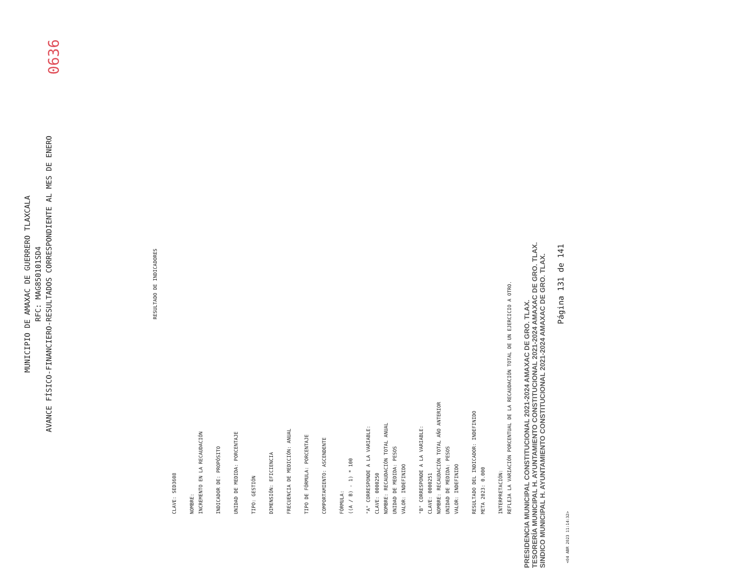MUNICIPIO DE AMAXAC DE GUERRERO TLAXCALA
RFC: MAG850101SD4
AVANCE FÍSICO-FINANCIERO-RESULTADOS CORRESPONDIENTE AL MES DE ENERO
0636
RESULTADO DE INDICADORES
CLAVE: SED3608
NOMBRE:
INCREMENTO EN LA RECAUDACIÓN
INDICADOR DE: PROPÓSITO
UNIDAD DE MEDIDA: PORCENTAJE
TIPO: GESTIÓN
DIMENSIÓN: EFICIENCIA
FRECUENCIA DE MEDICIÓN: ANUAL
TIPO DE FÓRMULA: PORCENTAJE
COMPORTAMIENTO: ASCENDENTE
FÓRMULA:
((A / B) - 1) * 100
"A" CORRESPONDE A LA VARIABLE:
CLAVE: 0000250
NOMBRE: RECAUDACIÓN TOTAL ANUAL
UNIDAD DE MEDIDA: PESOS
VALOR: INDEFINIDO
"B" CORRESPONDE A LA VARIABLE:
CLAVE: 0000251
NOMBRE: RECAUDACIÓN TOTAL AÑO ANTERIOR
UNIDAD DE MEDIDA: PESOS
VALOR: INDEFINIDO
RESULTADO DEL INDICADOR: INDEFINIDO
META 2023: 0.000
INTERPRETACIÓN:
REFLEJA LA VARIACIÓN PORCENTUAL DE LA RECAUDACIÓN TOTAL DE UN EJERCICIO A OTRO.
PRESIDENCIA MUNICIPAL CONSTITUCIONAL 2021-2024 AMAXAC DE GRO. TLAX.
TESORERÍA MUNICIPAL H. AYUNTAMIENTO CONSTITUCIONAL 2021-2024 AMAXAC DE GRO. TLAX.
SINDICO MUNICIPAL H. AYUNTAMIENTO CONSTITUCIONAL 2021-2024 AMAXAC DE GRO. TLAX.
Página 131 de 141
<04 ABR 2023 11:14:32>